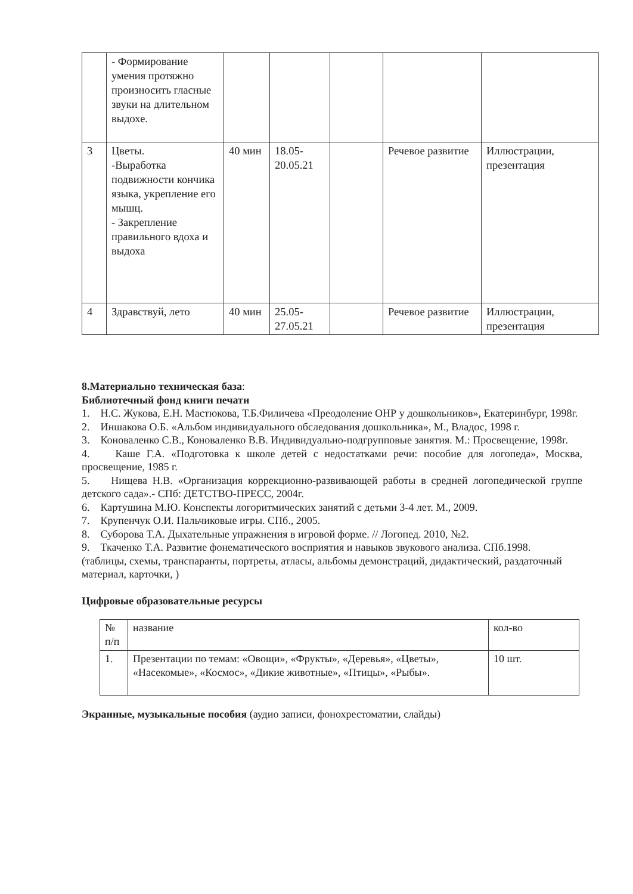| | - Формирование умения протяжно произносить гласные звуки на длительном выдохе. | | | | | |
| 3 | Цветы. -Выработка подвижности кончика языка, укрепление его мышц. - Закрепление правильного вдоха и выдоха | 40 мин | 18.05-20.05.21 | | Речевое развитие | Иллюстрации, презентация |
| 4 | Здравствуй, лето | 40 мин | 25.05-27.05.21 | | Речевое развитие | Иллюстрации, презентация |
8.Материально техническая база:
Библиотечный фонд книги печати
1. Н.С. Жукова, Е.Н. Мастюкова, Т.Б.Филичева «Преодоление ОНР у дошкольников», Екатеринбург, 1998г.
2. Иншакова О.Б. «Альбом индивидуального обследования дошкольника», М., Владос, 1998 г.
3. Коноваленко С.В., Коноваленко В.В. Индивидуально-подгрупповые занятия. М.: Просвещение, 1998г.
4. Каше Г.А. «Подготовка к школе детей с недостатками речи: пособие для логопеда», Москва, просвещение, 1985 г.
5. Нищева Н.В. «Организация коррекционно-развивающей работы в средней логопедической группе детского сада».- СПб: ДЕТСТВО-ПРЕСС, 2004г.
6. Картушина М.Ю. Конспекты логоритмических занятий с детьми 3-4 лет. М., 2009.
7. Крупенчук О.И. Пальчиковые игры. СПб., 2005.
8. Суборова Т.А. Дыхательные упражнения в игровой форме. // Логопед. 2010, №2.
9. Ткаченко Т.А. Развитие фонематического восприятия и навыков звукового анализа. СПб.1998.
(таблицы, схемы, транспаранты, портреты, атласы, альбомы демонстраций, дидактический, раздаточный материал, карточки, )
Цифровые образовательные ресурсы
| № п/п | название | кол-во |
| 1. | Презентации по темам: «Овощи», «Фрукты», «Деревья», «Цветы», «Насекомые», «Космос», «Дикие животные», «Птицы», «Рыбы». | 10 шт. |
Экранные, музыкальные пособия (аудио записи, фонохрестоматии, слайды)